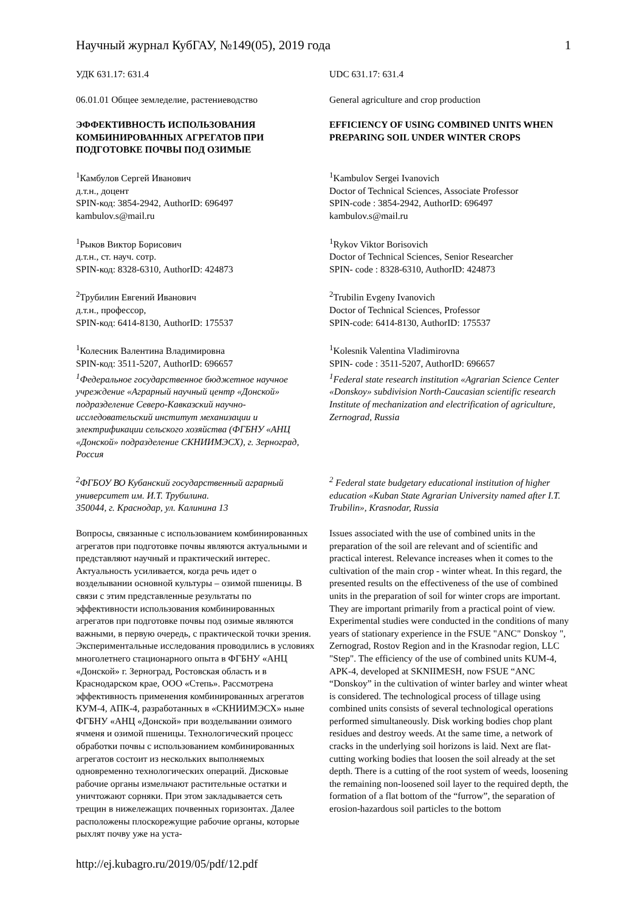Научный журнал КубГАУ, №149(05), 2019 года 1
УДК 631.17: 631.4 UDC 631.17: 631.4
06.01.01 Общее земледелие, растениеводство General agriculture and crop production
ЭФФЕКТИВНОСТЬ ИСПОЛЬЗОВАНИЯ КОМБИНИРОВАННЫХ АГРЕГАТОВ ПРИ ПОДГОТОВКЕ ПОЧВЫ ПОД ОЗИМЫЕ
EFFICIENCY OF USING COMBINED UNITS WHEN PREPARING SOIL UNDER WINTER CROPS
<sup>1</sup> Камбулов Сергей Иванович
д.т.н., доцент
SPIN-код: 3854-2942, AuthorID: 696497
kambulov.s@mail.ru
<sup>1</sup> Kambulov Sergei Ivanovich
Doctor of Technical Sciences, Associate Professor
SPIN-code : 3854-2942, AuthorID: 696497
kambulov.s@mail.ru
<sup>1</sup> Рыков Виктор Борисович
д.т.н., ст. науч. сотр.
SPIN-код: 8328-6310, AuthorID: 424873
<sup>1</sup> Rykov Viktor Borisovich
Doctor of Technical Sciences, Senior Researcher
SPIN- code : 8328-6310, AuthorID: 424873
<sup>2</sup> Трубилин Евгений Иванович
д.т.н., профессор,
SPIN-код: 6414-8130, AuthorID: 175537
<sup>2</sup> Trubilin Evgeny Ivanovich
Doctor of Technical Sciences, Professor
SPIN-code: 6414-8130, AuthorID: 175537
<sup>1</sup> Колесник Валентина Владимировна
SPIN-код: 3511-5207, AuthorID: 696657
<sup>1</sup> Федеральное государственное бюджетное научное учреждение «Аграрный научный центр «Донской» подразделение Северо-Кавказский научно-исследовательский институт механизации и электрификации сельского хозяйства (ФГБНУ «АНЦ «Донской» подразделение СКНИИМЭСХ), г. Зерноград, Россия
<sup>1</sup> Kolesnik Valentina Vladimirovna
SPIN- code : 3511-5207, AuthorID: 696657
<sup>1</sup> Federal state research institution «Agrarian Science Center «Donskoy» subdivision North-Caucasian scientific research Institute of mechanization and electrification of agriculture, Zernograd, Russia
<sup>2</sup> ФГБОУ ВО Кубанский государственный аграрный университет им. И.Т. Трубилина.
350044, г. Краснодар, ул. Калинина 13
<sup>2</sup> Federal state budgetary educational institution of higher education «Kuban State Agrarian University named after I.T. Trubilin», Krasnodar, Russia
Вопросы, связанные с использованием комбинированных агрегатов при подготовке почвы являются актуальными и представляют научный и практический интерес. Актуальность усиливается, когда речь идет о возделывании основной культуры – озимой пшеницы. В связи с этим представленные результаты по эффективности использования комбинированных агрегатов при подготовке почвы под озимые являются важными, в первую очередь, с практической точки зрения. Экспериментальные исследования проводились в условиях многолетнего стационарного опыта в ФГБНУ «АНЦ «Донской» г. Зерноград, Ростовская область и в Краснодарском крае, ООО «Степь». Рассмотрена эффективность применения комбинированных агрегатов КУМ-4, АПК-4, разработанных в «СКНИИМЭСХ» ныне ФГБНУ «АНЦ «Донской» при возделывании озимого ячменя и озимой пшеницы. Технологический процесс обработки почвы с использованием комбинированных агрегатов состоит из нескольких выполняемых одновременно технологических операций. Дисковые рабочие органы измельчают растительные остатки и уничтожают сорняки. При этом закладывается сеть трещин в нижележащих почвенных горизонтах. Далее расположены плоскорежущие рабочие органы, которые рыхлят почву уже на уста-
Issues associated with the use of combined units in the preparation of the soil are relevant and of scientific and practical interest. Relevance increases when it comes to the cultivation of the main crop - winter wheat. In this regard, the presented results on the effectiveness of the use of combined units in the preparation of soil for winter crops are important. They are important primarily from a practical point of view. Experimental studies were conducted in the conditions of many years of stationary experience in the FSUE "ANC" Donskoy ", Zernograd, Rostov Region and in the Krasnodar region, LLC "Step". The efficiency of the use of combined units KUM-4, APK-4, developed at SKNIIMESH, now FSUE “ANC “Donskoy” in the cultivation of winter barley and winter wheat is considered. The technological process of tillage using combined units consists of several technological operations performed simultaneously. Disk working bodies chop plant residues and destroy weeds. At the same time, a network of cracks in the underlying soil horizons is laid. Next are flat-cutting working bodies that loosen the soil already at the set depth. There is a cutting of the root system of weeds, loosening the remaining non-loosened soil layer to the required depth, the formation of a flat bottom of the “furrow”, the separation of erosion-hazardous soil particles to the bottom
http://ej.kubagro.ru/2019/05/pdf/12.pdf